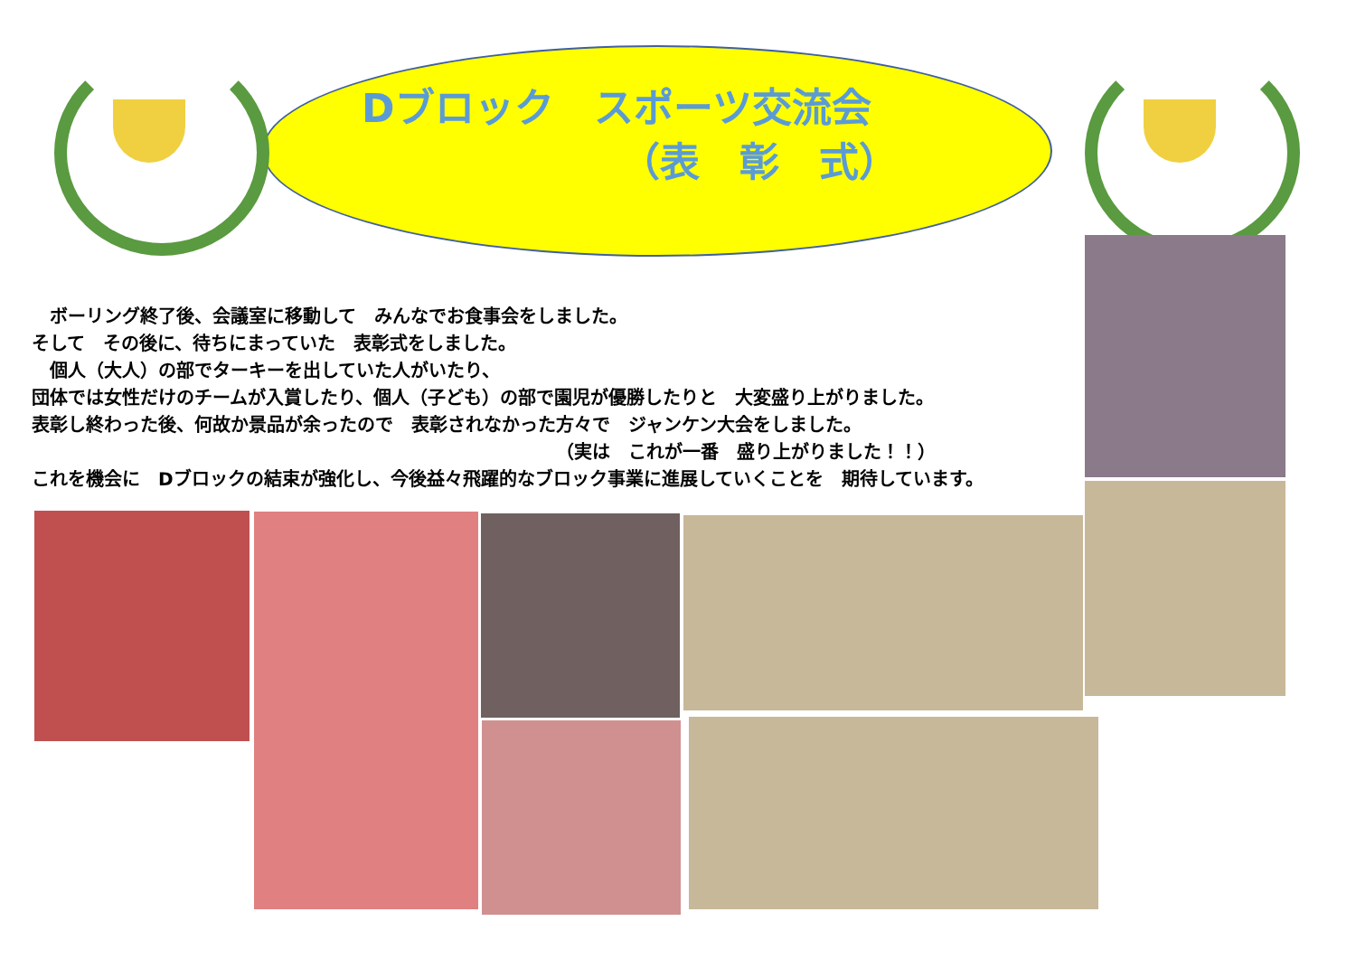Dブロック　スポーツ交流会
　　　　　　　（表　彰　式）
　ボーリング終了後、会議室に移動して　みんなでお食事会をしました。
そして　その後に、待ちにまっていた　表彰式をしました。
　個人（大人）の部でターキーを出していた人がいたり、
団体では女性だけのチームが入賞したり、個人（子ども）の部で園児が優勝したりと　大変盛り上がりました。
表彰し終わった後、何故か景品が余ったので　表彰されなかった方々で　ジャンケン大会をしました。
（実は　これが一番　盛り上がりました！！）
これを機会に　Dブロックの結束が強化し、今後益々飛躍的なブロック事業に進展していくことを　期待しています。